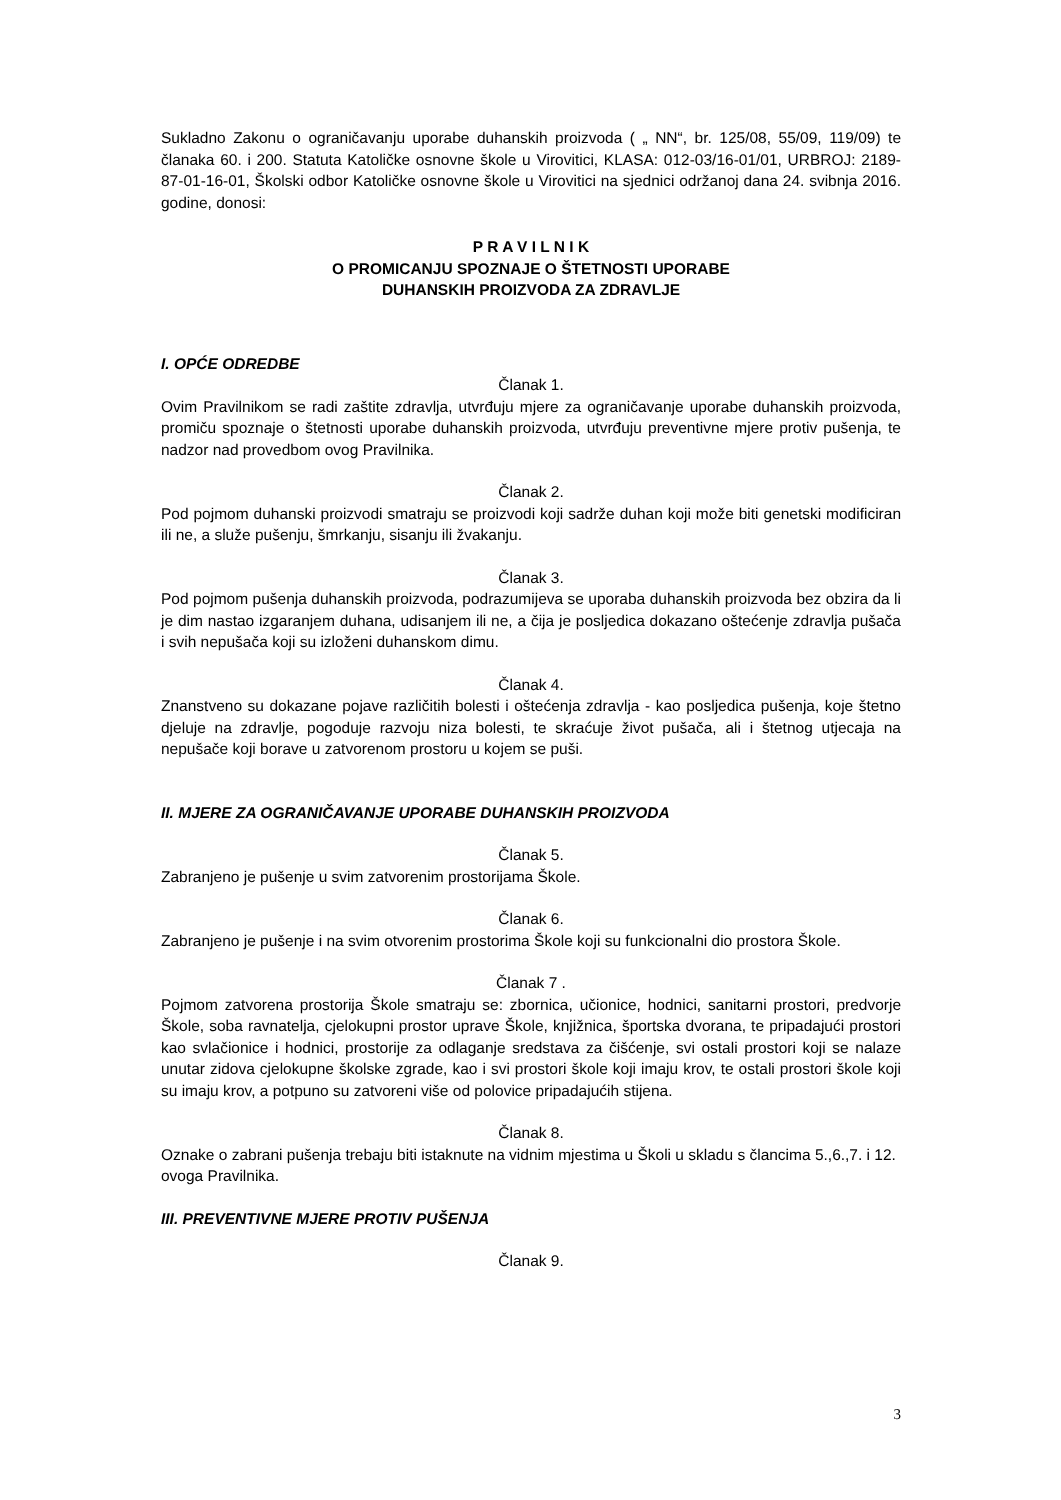Sukladno Zakonu o ograničavanju uporabe duhanskih proizvoda ( „ NN“, br. 125/08, 55/09, 119/09) te članaka 60. i 200. Statuta Katoličke osnovne škole u Virovitici, KLASA: 012-03/16-01/01, URBROJ: 2189-87-01-16-01, Školski odbor Katoličke osnovne škole u Virovitici na sjednici održanoj dana 24. svibnja 2016. godine, donosi:
P R A V I L N I K
O PROMICANJU SPOZNAJE O ŠTETNOSTI UPORABE
DUHANSKIH PROIZVODA ZA ZDRAVLJE
I. OPĆE ODREDBE
Članak 1.
Ovim Pravilnikom se radi zaštite zdravlja, utvrđuju mjere za ograničavanje uporabe duhanskih proizvoda, promiču spoznaje o štetnosti uporabe duhanskih proizvoda, utvrđuju preventivne mjere protiv pušenja, te nadzor nad provedbom ovog Pravilnika.
Članak 2.
Pod pojmom duhanski proizvodi smatraju se proizvodi koji sadrže duhan koji može biti genetski modificiran ili ne, a služe pušenju, šmrkanju, sisanju ili žvakanju.
Članak 3.
Pod pojmom pušenja duhanskih proizvoda, podrazumijeva se uporaba duhanskih proizvoda bez obzira da li je dim nastao izgaranjem duhana, udisanjem ili ne, a čija je posljedica dokazano oštećenje zdravlja pušača i svih nepušača koji su izloženi duhanskom dimu.
Članak 4.
Znanstveno su dokazane pojave različitih bolesti i oštećenja zdravlja - kao posljedica pušenja, koje štetno djeluje na zdravlje, pogoduje razvoju niza bolesti, te skraćuje život pušača, ali i štetnog utjecaja na nepušače koji borave u zatvorenom prostoru u kojem se puši.
II. MJERE ZA OGRANIČAVANJE UPORABE DUHANSKIH PROIZVODA
Članak 5.
Zabranjeno je pušenje u svim zatvorenim prostorijama Škole.
Članak 6.
Zabranjeno je pušenje i na svim otvorenim prostorima Škole koji su funkcionalni dio prostora Škole.
Članak 7 .
Pojmom zatvorena prostorija Škole smatraju se: zbornica, učionice, hodnici, sanitarni prostori, predvorje Škole, soba ravnatelja, cjelokupni prostor uprave Škole, knjižnica, športska dvorana, te pripadajući prostori kao svlačionice i hodnici, prostorije za odlaganje sredstava za čišćenje, svi ostali prostori koji se nalaze unutar zidova cjelokupne školske zgrade, kao i svi prostori škole koji imaju krov, te ostali prostori škole koji su imaju krov, a potpuno su zatvoreni više od polovice pripadajućih stijena.
Članak 8.
Oznake o zabrani pušenja trebaju biti istaknute na vidnim mjestima u Školi u skladu s člancima 5.,6.,7. i 12. ovoga Pravilnika.
III. PREVENTIVNE MJERE PROTIV PUŠENJA
Članak 9.
3